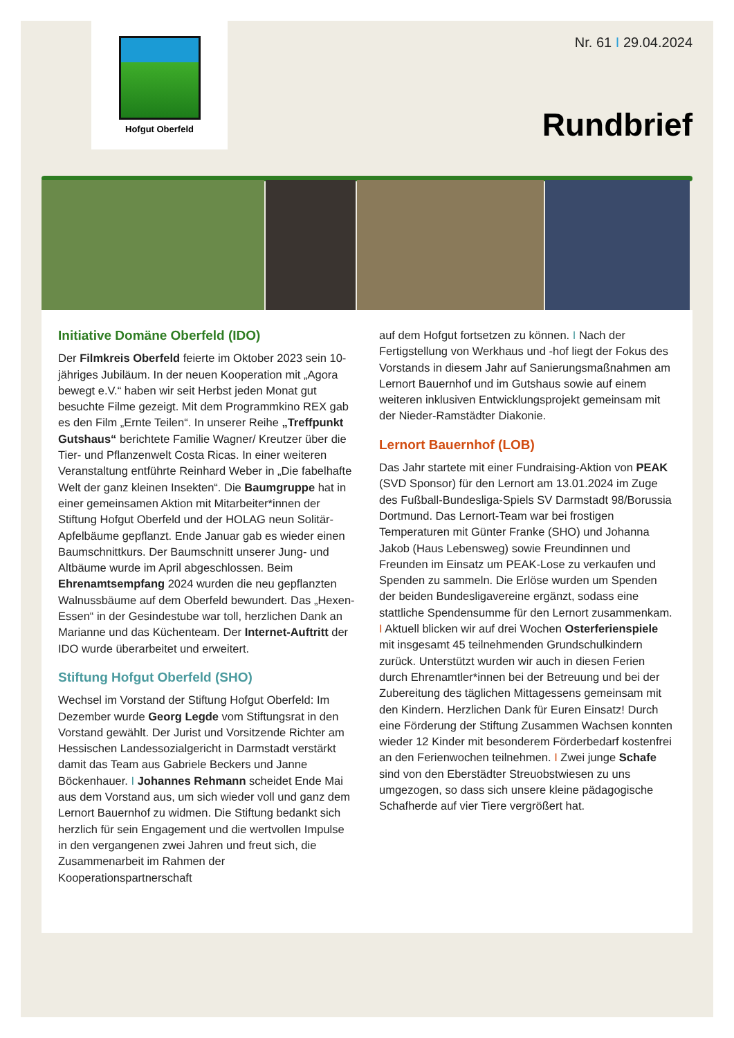Hofgut Oberfeld
Nr. 61 I 29.04.2024
Rundbrief
Initiative Domäne Oberfeld (IDO)
Der Filmkreis Oberfeld feierte im Oktober 2023 sein 10-jähriges Jubiläum. In der neuen Kooperation mit „Agora bewegt e.V.“ haben wir seit Herbst jeden Monat gut besuchte Filme gezeigt. Mit dem Programmkino REX gab es den Film „Ernte Teilen“. In unserer Reihe „Treffpunkt Gutshaus“ berichtete Familie Wagner/ Kreutzer über die Tier- und Pflanzenwelt Costa Ricas. In einer weiteren Veranstaltung entführte Reinhard Weber in „Die fabelhafte Welt der ganz kleinen Insekten“. Die Baumgruppe hat in einer gemeinsamen Aktion mit Mitarbeiter*innen der Stiftung Hofgut Oberfeld und der HOLAG neun Solitär-Apfelbäume gepflanzt. Ende Januar gab es wieder einen Baumschnittkurs. Der Baumschnitt unserer Jung- und Altbäume wurde im April abgeschlossen. Beim Ehrenamtsempfang 2024 wurden die neu gepflanzten Walnussbäume auf dem Oberfeld bewundert. Das „Hexen-Essen“ in der Gesindestube war toll, herzlichen Dank an Marianne und das Küchenteam. Der Internet-Auftritt der IDO wurde überarbeitet und erweitert.
Stiftung Hofgut Oberfeld (SHO)
Wechsel im Vorstand der Stiftung Hofgut Oberfeld: Im Dezember wurde Georg Legde vom Stiftungsrat in den Vorstand gewählt. Der Jurist und Vorsitzende Richter am Hessischen Landessozialgericht in Darmstadt verstärkt damit das Team aus Gabriele Beckers und Janne Böckenhauer. I Johannes Rehmann scheidet Ende Mai aus dem Vorstand aus, um sich wieder voll und ganz dem Lernort Bauernhof zu widmen. Die Stiftung bedankt sich herzlich für sein Engagement und die wertvollen Impulse in den vergangenen zwei Jahren und freut sich, die Zusammenarbeit im Rahmen der Kooperationspartnerschaft
auf dem Hofgut fortsetzen zu können. I Nach der Fertigstellung von Werkhaus und -hof liegt der Fokus des Vorstands in diesem Jahr auf Sanierungsmaßnahmen am Lernort Bauernhof und im Gutshaus sowie auf einem weiteren inklusiven Entwicklungsprojekt gemeinsam mit der Nieder-Ramstädter Diakonie.
Lernort Bauernhof (LOB)
Das Jahr startete mit einer Fundraising-Aktion von PEAK (SVD Sponsor) für den Lernort am 13.01.2024 im Zuge des Fußball-Bundesliga-Spiels SV Darmstadt 98/Borussia Dortmund. Das Lernort-Team war bei frostigen Temperaturen mit Günter Franke (SHO) und Johanna Jakob (Haus Lebensweg) sowie Freundinnen und Freunden im Einsatz um PEAK-Lose zu verkaufen und Spenden zu sammeln. Die Erlöse wurden um Spenden der beiden Bundesligavereine ergänzt, sodass eine stattliche Spendensumme für den Lernort zusammenkam. I Aktuell blicken wir auf drei Wochen Osterferienspiele mit insgesamt 45 teilnehmenden Grundschulkindern zurück. Unterstützt wurden wir auch in diesen Ferien durch Ehrenamtler*innen bei der Betreuung und bei der Zubereitung des täglichen Mittagessens gemeinsam mit den Kindern. Herzlichen Dank für Euren Einsatz! Durch eine Förderung der Stiftung Zusammen Wachsen konnten wieder 12 Kinder mit besonderem Förderbedarf kostenfrei an den Ferienwochen teilnehmen. I Zwei junge Schafe sind von den Eberstädter Streuobstwiesen zu uns umgezogen, so dass sich unsere kleine pädagogische Schafherde auf vier Tiere vergrößert hat.